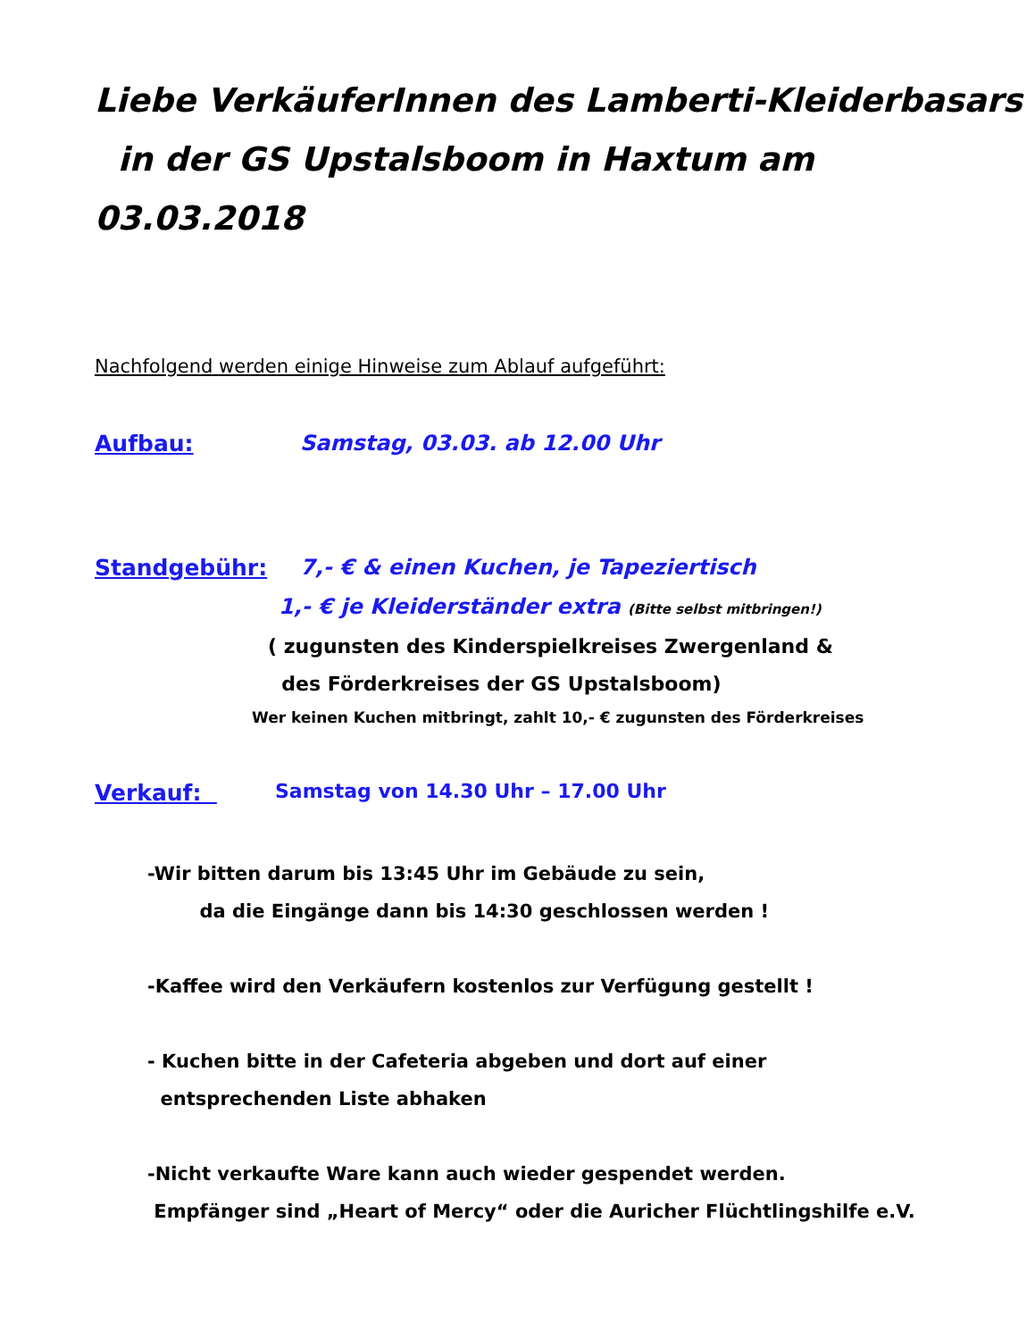Liebe VerkäuferInnen des Lamberti-Kleiderbasars
in der GS Upstalsboom in Haxtum am
03.03.2018
Nachfolgend werden einige Hinweise zum Ablauf aufgeführt:
Aufbau: Samstag, 03.03. ab 12.00 Uhr
Standgebühr: 7,- € & einen Kuchen, je Tapeziertisch
1,- € je Kleiderständer extra (Bitte selbst mitbringen!)
( zugunsten des Kinderspielkreises Zwergenland &
des Förderkreises der GS Upstalsboom)
Wer keinen Kuchen mitbringt, zahlt 10,- € zugunsten des Förderkreises
Verkauf: Samstag von 14.30 Uhr – 17.00 Uhr
-Wir bitten darum bis 13:45 Uhr im Gebäude zu sein,
da die Eingänge dann bis 14:30 geschlossen werden !
-Kaffee wird den Verkäufern kostenlos zur Verfügung gestellt !
- Kuchen bitte in der Cafeteria abgeben und dort auf einer
entsprechenden Liste abhaken
-Nicht verkaufte Ware kann auch wieder gespendet werden.
Empfänger sind „Heart of Mercy“ oder die Auricher Flüchtlingshilfe e.V.